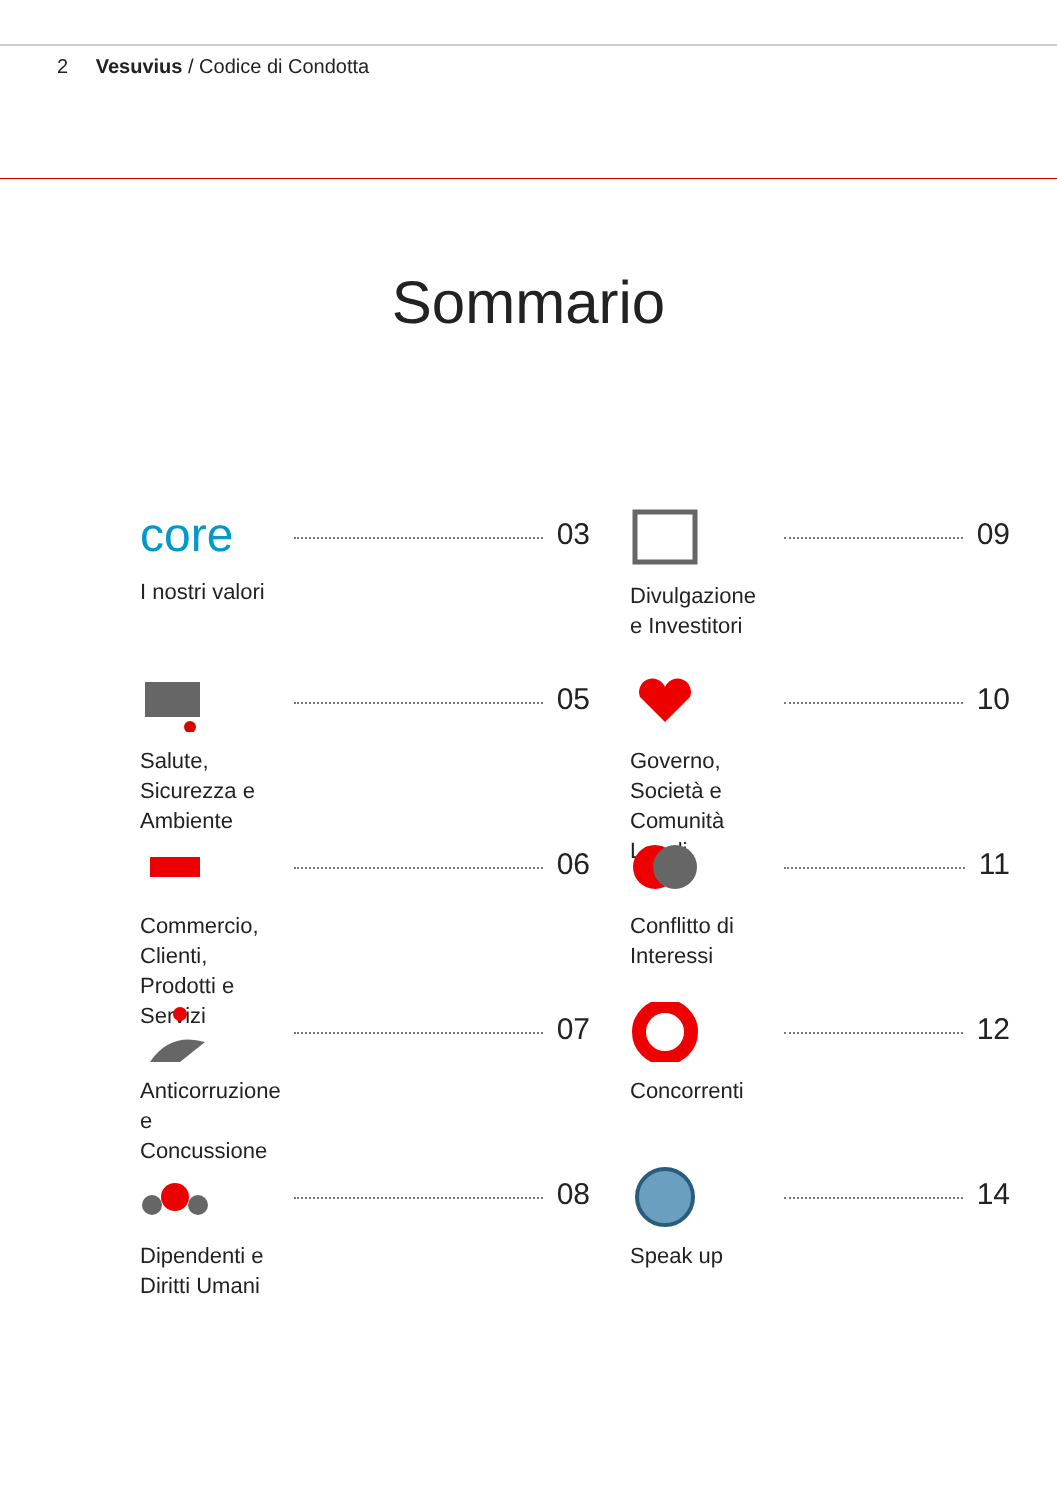2 Vesuvius / Codice di Condotta
Sommario
core
I nostri valori
03
Divulgazione e Investitori
09
Salute, Sicurezza e Ambiente
05
Governo, Società e Comunità Locali
10
Commercio, Clienti, Prodotti e Servizi
06
Conflitto di Interessi
11
Anticorruzione e Concussione
07
Concorrenti
12
Dipendenti e Diritti Umani
08
Speak up
14